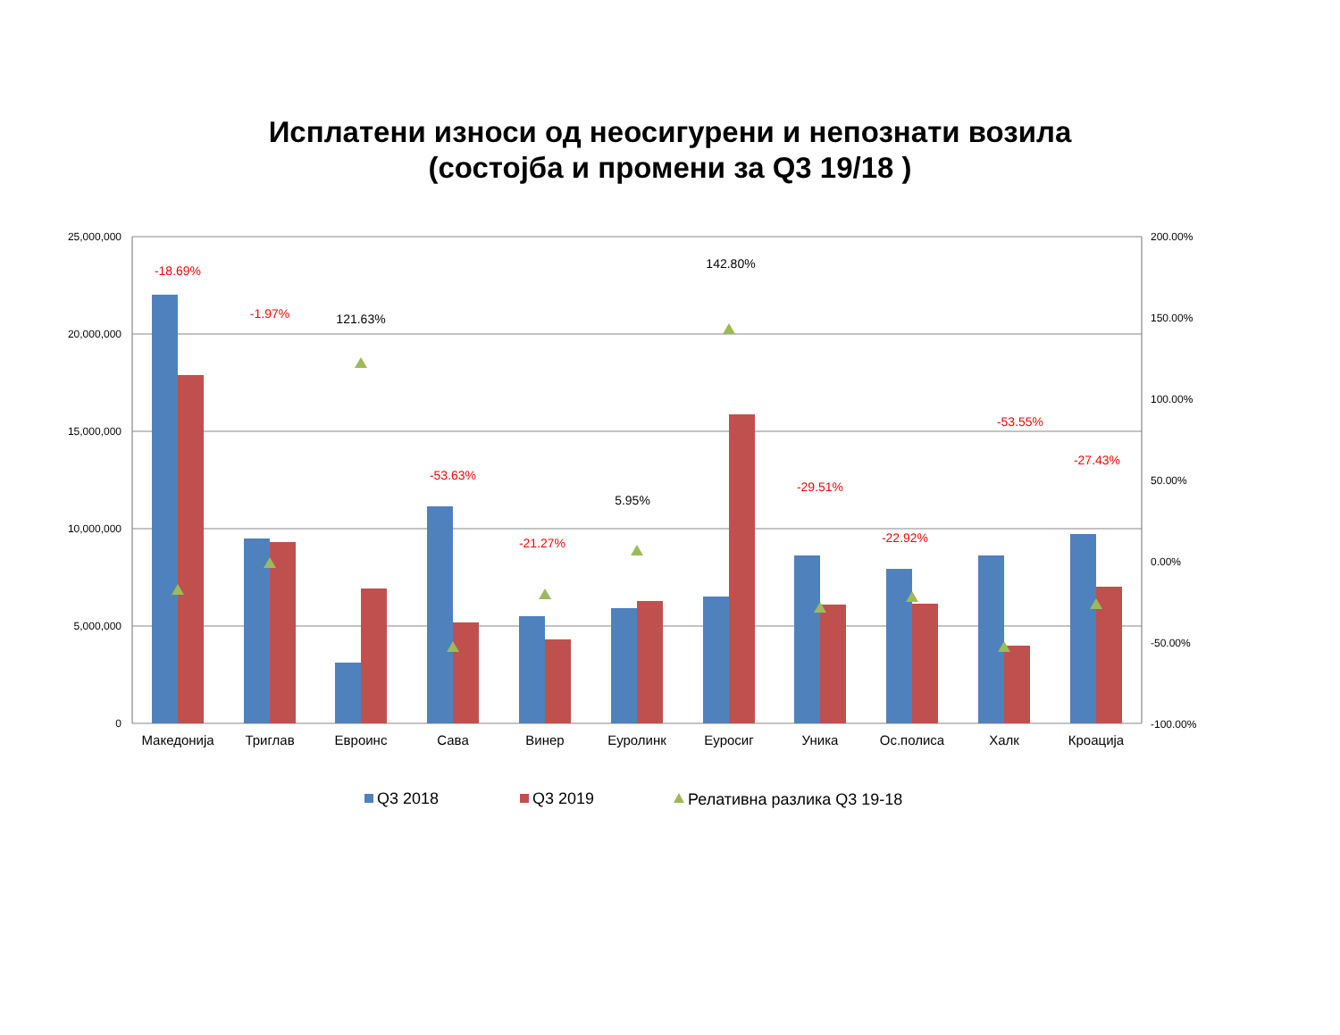Исплатени износи од неосигурени и непознати возила
(состојба и промени за Q3 19/18 )
25,000,000
20,000,000
15,000,000
10,000,000
5,000,000
0
200.00%
150.00%
100.00%
50.00%
0.00%
-50.00%
-100.00%
-18.69%
-1.97%
121.63%
-53.63%
-21.27%
5.95%
142.80%
-29.51%
-22.92%
-53.55%
-27.43%
Македонија
Триглав
Евроинс
Сава
Винер
Еуролинк
Еуросиг
Уника
Ос.полиса
Халк
Кроација
Q3 2018
Q3 2019
Релативна разлика Q3 19-18